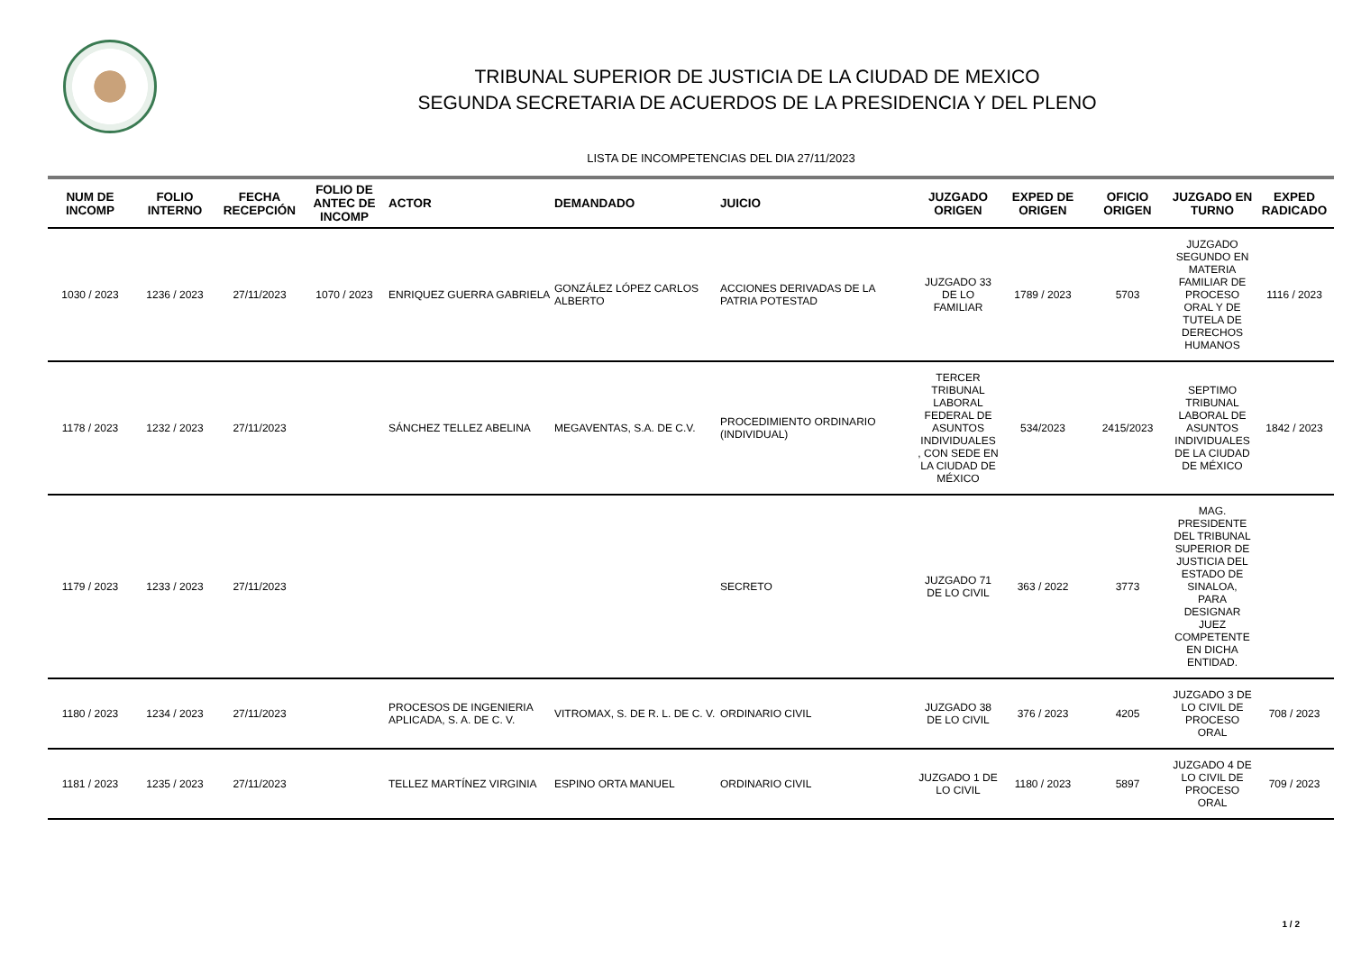TRIBUNAL SUPERIOR DE JUSTICIA DE LA CIUDAD DE MEXICO
SEGUNDA SECRETARIA DE ACUERDOS DE LA PRESIDENCIA Y DEL PLENO
LISTA DE INCOMPETENCIAS DEL DIA 27/11/2023
| NUM DE INCOMP | FOLIO INTERNO | FECHA RECEPCIÓN | FOLIO DE ANTEC DE INCOMP | ACTOR | DEMANDADO | JUICIO | JUZGADO ORIGEN | EXPED DE ORIGEN | OFICIO ORIGEN | JUZGADO EN TURNO | EXPED RADICADO |
| --- | --- | --- | --- | --- | --- | --- | --- | --- | --- | --- | --- |
| 1030 / 2023 | 1236 / 2023 | 27/11/2023 | 1070 / 2023 | ENRIQUEZ GUERRA GABRIELA | GONZÁLEZ LÓPEZ CARLOS ALBERTO | ACCIONES DERIVADAS DE LA PATRIA POTESTAD | JUZGADO 33 DE LO FAMILIAR | 1789 / 2023 | 5703 | JUZGADO SEGUNDO EN MATERIA FAMILIAR DE PROCESO ORAL Y DE TUTELA DE DERECHOS HUMANOS | 1116 / 2023 |
| 1178 / 2023 | 1232 / 2023 | 27/11/2023 | | SÁNCHEZ TELLEZ ABELINA | MEGAVENTAS, S.A. DE C.V. | PROCEDIMIENTO ORDINARIO (INDIVIDUAL) | TERCER TRIBUNAL LABORAL FEDERAL DE ASUNTOS INDIVIDUALES , CON SEDE EN LA CIUDAD DE MÉXICO | 534/2023 | 2415/2023 | SEPTIMO TRIBUNAL LABORAL DE ASUNTOS INDIVIDUALES DE LA CIUDAD DE MÉXICO | 1842 / 2023 |
| 1179 / 2023 | 1233 / 2023 | 27/11/2023 | | | | SECRETO | JUZGADO 71 DE LO CIVIL | 363 / 2022 | 3773 | MAG. PRESIDENTE DEL TRIBUNAL SUPERIOR DE JUSTICIA DEL ESTADO DE SINALOA, PARA DESIGNAR JUEZ COMPETENTE EN DICHA ENTIDAD. | |
| 1180 / 2023 | 1234 / 2023 | 27/11/2023 | | PROCESOS DE INGENIERIA APLICADA, S. A. DE C. V. | VITROMAX, S. DE R. L. DE C. V. | ORDINARIO CIVIL | JUZGADO 38 DE LO CIVIL | 376 / 2023 | 4205 | JUZGADO 3 DE LO CIVIL DE PROCESO ORAL | 708 / 2023 |
| 1181 / 2023 | 1235 / 2023 | 27/11/2023 | | TELLEZ MARTÍNEZ VIRGINIA | ESPINO ORTA MANUEL | ORDINARIO CIVIL | JUZGADO 1 DE LO CIVIL | 1180 / 2023 | 5897 | JUZGADO 4 DE LO CIVIL DE PROCESO ORAL | 709 / 2023 |
1 / 2